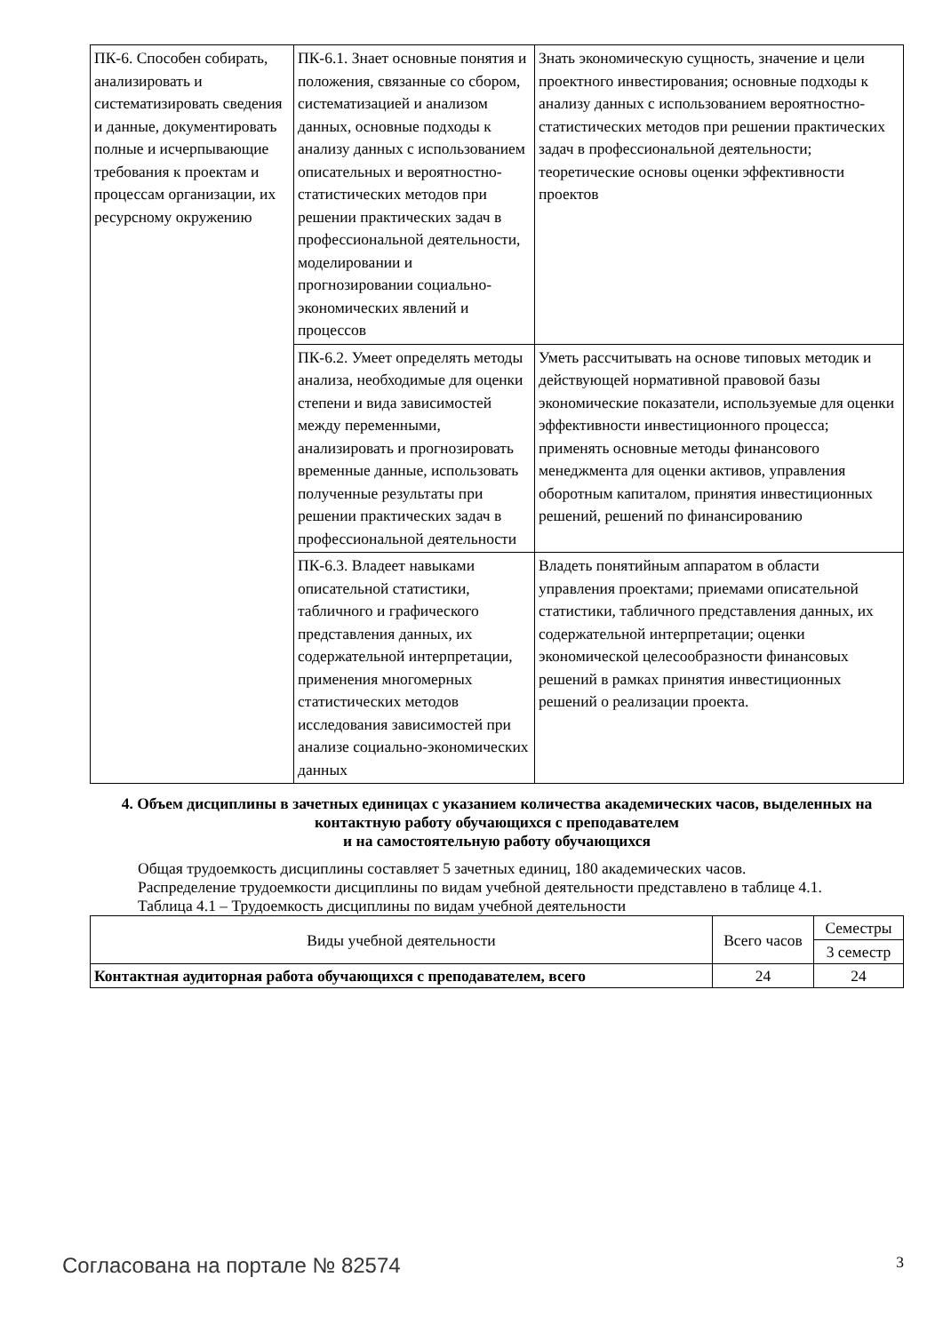| ПК-6. Способен собирать, анализировать и систематизировать сведения и данные, документировать полные и исчерпывающие требования к проектам и процессам организации, их ресурсному окружению | ПК-6.1. Знает основные понятия и положения, связанные со сбором, систематизацией и анализом данных, основные подходы к анализу данных с использованием описательных и вероятностно-статистических методов при решении практических задач в профессиональной деятельности, моделировании и прогнозировании социально- экономических явлений и процессов | Знать экономическую сущность, значение и цели проектного инвестирования; основные подходы к анализу данных с использованием вероятностно-статистических методов при решении практических задач в профессиональной деятельности; теоретические основы оценки эффективности проектов |
| | ПК-6.2. Умеет определять методы анализа, необходимые для оценки степени и вида зависимостей между переменными, анализировать и прогнозировать временные данные, использовать полученные результаты при решении практических задач в профессиональной деятельности | Уметь рассчитывать на основе типовых методик и действующей нормативной правовой базы экономические показатели, используемые для оценки эффективности инвестиционного процесса; применять основные методы финансового менеджмента для оценки активов, управления оборотным капиталом, принятия инвестиционных решений, решений по финансированию |
| | ПК-6.3. Владеет навыками описательной статистики, табличного и графического представления данных, их содержательной интерпретации, применения многомерных статистических методов исследования зависимостей при анализе социально-экономических данных | Владеть понятийным аппаратом в области управления проектами; приемами описательной статистики, табличного представления данных, их содержательной интерпретации; оценки экономической целесообразности финансовых решений в рамках принятия инвестиционных решений о реализации проекта. |
4. Объем дисциплины в зачетных единицах с указанием количества академических часов, выделенных на контактную работу обучающихся с преподавателем
и на самостоятельную работу обучающихся
Общая трудоемкость дисциплины составляет 5 зачетных единиц, 180 академических часов.
Распределение трудоемкости дисциплины по видам учебной деятельности представлено в таблице 4.1.
Таблица 4.1 – Трудоемкость дисциплины по видам учебной деятельности
| Виды учебной деятельности | Всего часов | Семестры |
| --- | --- | --- |
| | | 3 семестр |
| Контактная аудиторная работа обучающихся с преподавателем, всего | 24 | 24 |
Согласована на портале № 82574 3